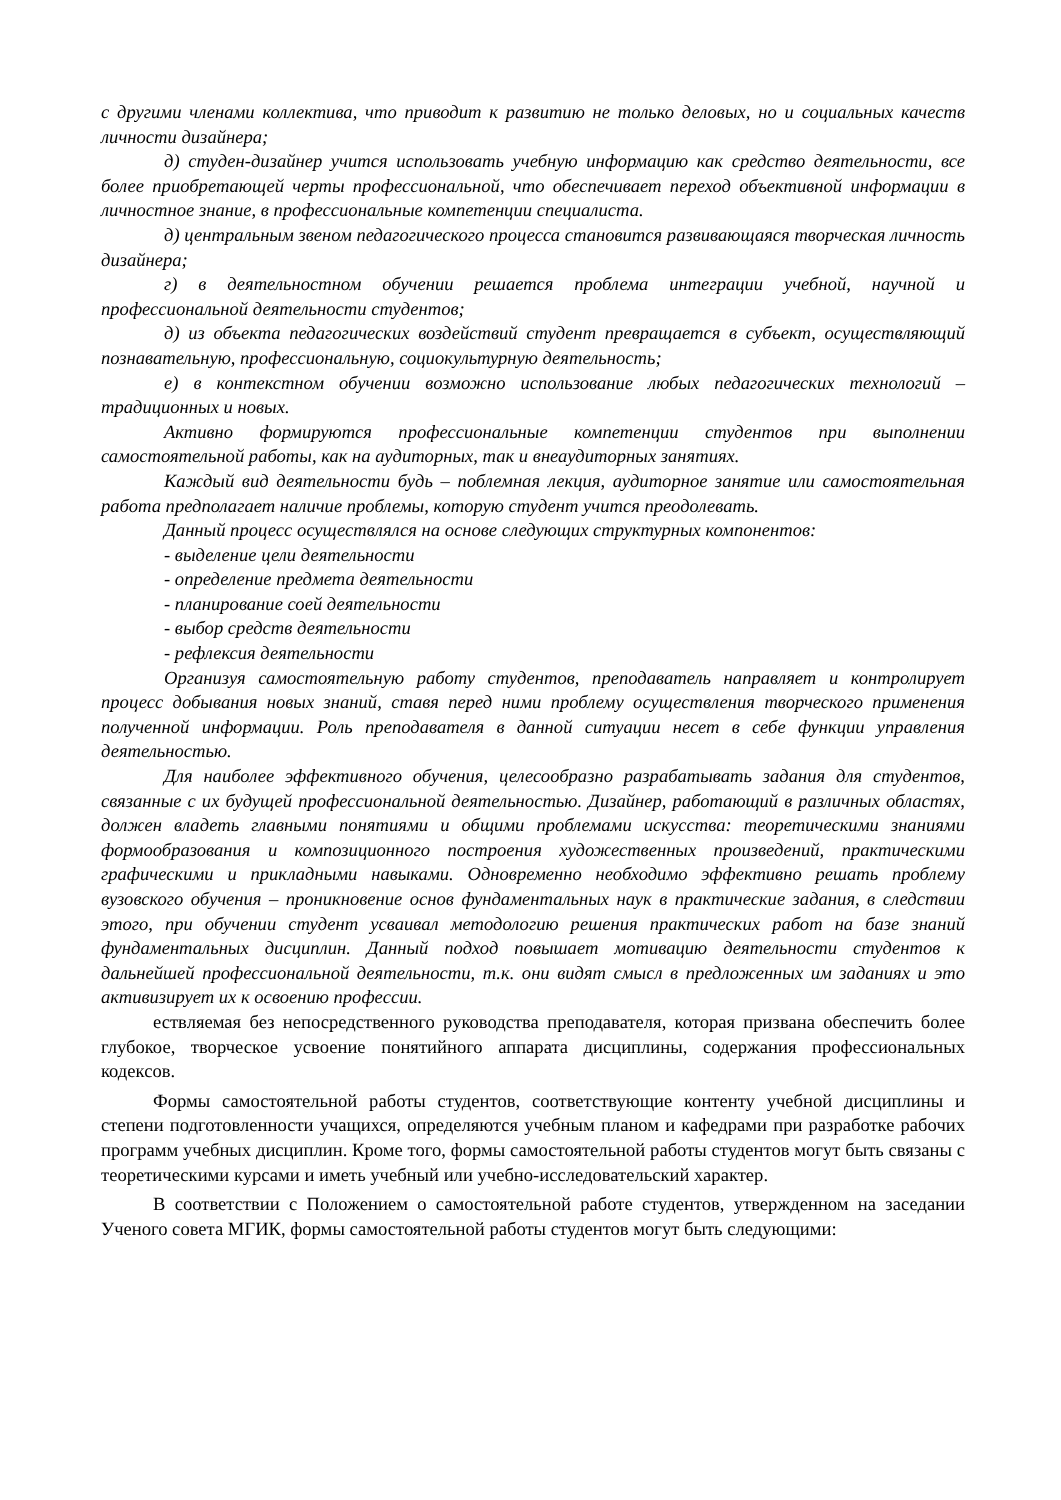с другими членами коллектива, что приводит к развитию не только деловых, но и социальных качеств личности дизайнера;
д) студен-дизайнер учится использовать учебную информацию как средство деятельности, все более приобретающей черты профессиональной, что обеспечивает переход объективной информации в личностное знание, в профессиональные компетенции специалиста.
д) центральным звеном педагогического процесса становится развивающаяся творческая личность дизайнера;
г) в деятельностном обучении решается проблема интеграции учебной, научной и профессиональной деятельности студентов;
д) из объекта педагогических воздействий студент превращается в субъект, осуществляющий познавательную, профессиональную, социокультурную деятельность;
е) в контекстном обучении возможно использование любых педагогических технологий – традиционных и новых.
Активно формируются профессиональные компетенции студентов при выполнении самостоятельной работы, как на аудиторных, так и внеаудиторных занятиях.
Каждый вид деятельности будь – поблемная лекция, аудиторное занятие или самостоятельная работа предполагает наличие проблемы, которую студент учится преодолевать.
Данный процесс осуществлялся на основе следующих структурных компонентов:
- выделение цели деятельности
- определение предмета деятельности
- планирование соей деятельности
- выбор средств деятельности
- рефлексия деятельности
Организуя самостоятельную работу студентов, преподаватель направляет и контролирует процесс добывания новых знаний, ставя перед ними проблему осуществления творческого применения полученной информации. Роль преподавателя в данной ситуации несет в себе функции управления деятельностью.
Для наиболее эффективного обучения, целесообразно разрабатывать задания для студентов, связанные с их будущей профессиональной деятельностью. Дизайнер, работающий в различных областях, должен владеть главными понятиями и общими проблемами искусства: теоретическими знаниями формообразования и композиционного построения художественных произведений, практическими графическими и прикладными навыками. Одновременно необходимо эффективно решать проблему вузовского обучения – проникновение основ фундаментальных наук в практические задания, в следствии этого, при обучении студент усваивал методологию решения практических работ на базе знаний фундаментальных дисциплин. Данный подход повышает мотивацию деятельности студентов к дальнейшей профессиональной деятельности, т.к. они видят смысл в предложенных им заданиях и это активизирует их к освоению профессии.
ествляемая без непосредственного руководства преподавателя, которая призвана обеспечить более глубокое, творческое усвоение понятийного аппарата дисциплины, содержания профессиональных кодексов.
Формы самостоятельной работы студентов, соответствующие контенту учебной дисциплины и степени подготовленности учащихся, определяются учебным планом и кафедрами при разработке рабочих программ учебных дисциплин. Кроме того, формы самостоятельной работы студентов могут быть связаны с теоретическими курсами и иметь учебный или учебно-исследовательский характер.
В соответствии с Положением о самостоятельной работе студентов, утвержденном на заседании Ученого совета МГИК, формы самостоятельной работы студентов могут быть следующими: